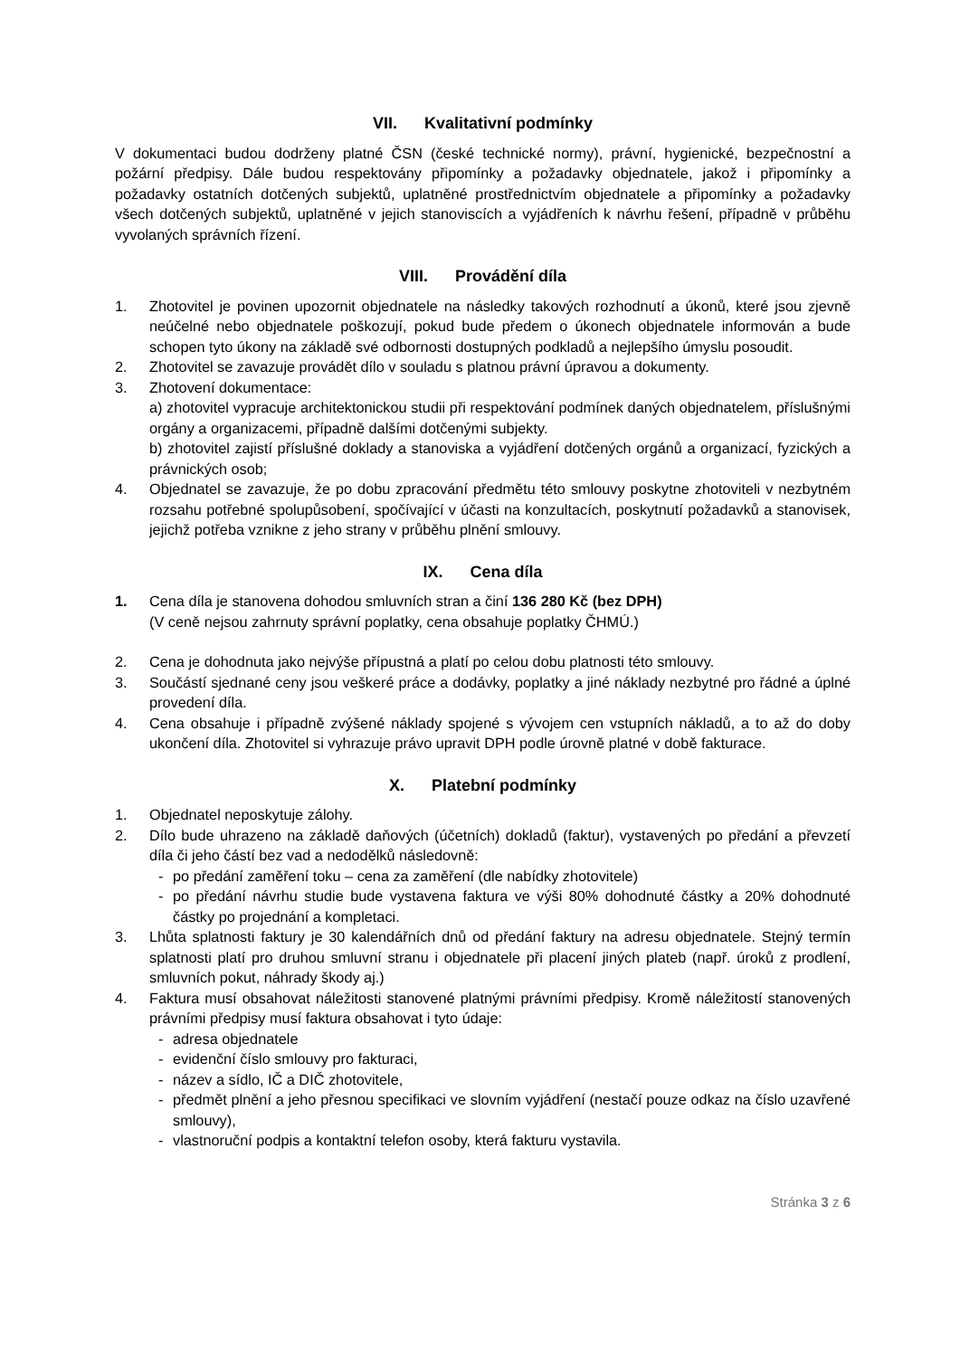VII. Kvalitativní podmínky
V dokumentaci budou dodrženy platné ČSN (české technické normy), právní, hygienické, bezpečnostní a požární předpisy. Dále budou respektovány připomínky a požadavky objednatele, jakož i připomínky a požadavky ostatních dotčených subjektů, uplatněné prostřednictvím objednatele a připomínky a požadavky všech dotčených subjektů, uplatněné v jejich stanoviscích a vyjádřeních k návrhu řešení, případně v průběhu vyvolaných správních řízení.
VIII. Provádění díla
1. Zhotovitel je povinen upozornit objednatele na následky takových rozhodnutí a úkonů, které jsou zjevně neúčelné nebo objednatele poškozují, pokud bude předem o úkonech objednatele informován a bude schopen tyto úkony na základě své odbornosti dostupných podkladů a nejlepšího úmyslu posoudit.
2. Zhotovitel se zavazuje provádět dílo v souladu s platnou právní úpravou a dokumenty.
3. Zhotovení dokumentace:
a) zhotovitel vypracuje architektonickou studii při respektování podmínek daných objednatelem, příslušnými orgány a organizacemi, případně dalšími dotčenými subjekty.
b) zhotovitel zajistí příslušné doklady a stanoviska a vyjádření dotčených orgánů a organizací, fyzických a právnických osob;
4. Objednatel se zavazuje, že po dobu zpracování předmětu této smlouvy poskytne zhotoviteli v nezbytném rozsahu potřebné spolupůsobení, spočívající v účasti na konzultacích, poskytnutí požadavků a stanovisek, jejichž potřeba vznikne z jeho strany v průběhu plnění smlouvy.
IX. Cena díla
1. Cena díla je stanovena dohodou smluvních stran a činí 136 280 Kč (bez DPH)
(V ceně nejsou zahrnuty správní poplatky, cena obsahuje poplatky ČHMÚ.)
2. Cena je dohodnuta jako nejvýše přípustná a platí po celou dobu platnosti této smlouvy.
3. Součástí sjednané ceny jsou veškeré práce a dodávky, poplatky a jiné náklady nezbytné pro řádné a úplné provedení díla.
4. Cena obsahuje i případně zvýšené náklady spojené s vývojem cen vstupních nákladů, a to až do doby ukončení díla. Zhotovitel si vyhrazuje právo upravit DPH podle úrovně platné v době fakturace.
X. Platební podmínky
1. Objednatel neposkytuje zálohy.
2. Dílo bude uhrazeno na základě daňových (účetních) dokladů (faktur), vystavených po předání a převzetí díla či jeho částí bez vad a nedodělků následovně:
- po předání zaměření toku – cena za zaměření (dle nabídky zhotovitele)
- po předání návrhu studie bude vystavena faktura ve výši 80% dohodnuté částky a 20% dohodnuté částky po projednání a kompletaci.
3. Lhůta splatnosti faktury je 30 kalendářních dnů od předání faktury na adresu objednatele. Stejný termín splatnosti platí pro druhou smluvní stranu i objednatele při placení jiných plateb (např. úroků z prodlení, smluvních pokut, náhrady škody aj.)
4. Faktura musí obsahovat náležitosti stanovené platnými právními předpisy. Kromě náležitostí stanovených právními předpisy musí faktura obsahovat i tyto údaje:
- adresa objednatele
- evidenční číslo smlouvy pro fakturaci,
- název a sídlo, IČ a DIČ zhotovitele,
- předmět plnění a jeho přesnou specifikaci ve slovním vyjádření (nestačí pouze odkaz na číslo uzavřené smlouvy),
- vlastnoruční podpis a kontaktní telefon osoby, která fakturu vystavila.
Stránka 3 z 6